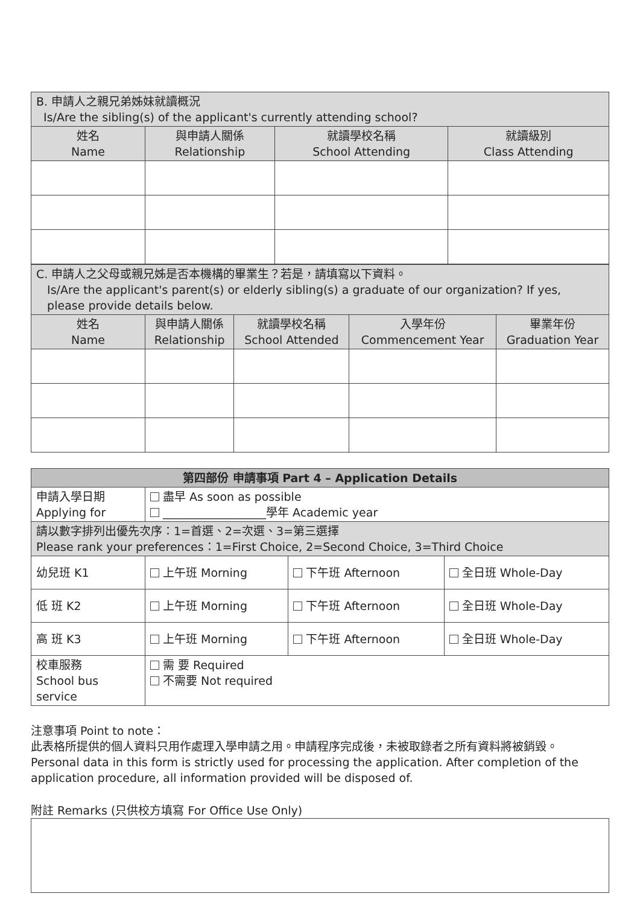| B. 申請人之親兄弟姊妹就讀概況 Is/Are the sibling(s) of the applicant's currently attending school? | | | |
| 姓名 Name | 與申請人關係 Relationship | 就讀學校名稱 School Attending | 就讀級別 Class Attending |
| C. 申請人之父母或親兄姊是否本機構的畢業生？若是，請填寫以下資料。 Is/Are the applicant's parent(s) or elderly sibling(s) a graduate of our organization? If yes, please provide details below. | | | | |
| 姓名 Name | 與申請人關係 Relationship | 就讀學校名稱 School Attended | 入學年份 Commencement Year | 畢業年份 Graduation Year |
| 第四部份 申請事項 Part 4 – Application Details | | | |
| --- | --- | --- | --- |
| 申請入學日期 Applying for | 盡早 As soon as possible __________________學年 Academic year | | |
| 請以數字排列出優先次序：1=首選、2=次選、3=第三選擇 Please rank your preferences：1=First Choice, 2=Second Choice, 3=Third Choice | | | |
| 幼兒班 K1 | 上午班 Morning | 下午班 Afternoon | 全日班 Whole-Day |
| 低 班 K2 | 上午班 Morning | 下午班 Afternoon | 全日班 Whole-Day |
| 高 班 K3 | 上午班 Morning | 下午班 Afternoon | 全日班 Whole-Day |
| 校車服務 School bus service | 需 要 Required 不需要 Not required | | |
注意事項 Point to note：
此表格所提供的個人資料只用作處理入學申請之用。申請程序完成後，未被取錄者之所有資料將被銷毀。
Personal data in this form is strictly used for processing the application. After completion of the application procedure, all information provided will be disposed of.
附註 Remarks (只供校方填寫 For Office Use Only)